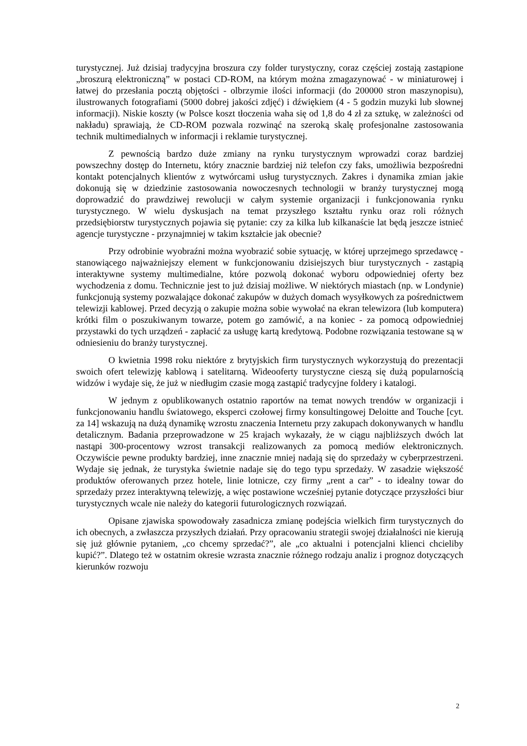turystycznej. Już dzisiaj tradycyjna broszura czy folder turystyczny, coraz częściej zostają zastąpione „broszurą elektroniczną” w postaci CD-ROM, na którym można zmagazynować - w miniaturowej i łatwej do przesłania pocztą objętości - olbrzymie ilości informacji (do 200000 stron maszynopisu), ilustrowanych fotografiami (5000 dobrej jakości zdjęć) i dźwiękiem (4 - 5 godzin muzyki lub słownej informacji). Niskie koszty (w Polsce koszt tłoczenia waha się od 1,8 do 4 zł za sztukę, w zależności od nakładu) sprawiają, że CD-ROM pozwala rozwinąć na szeroką skalę profesjonalne zastosowania technik multimedialnych w informacji i reklamie turystycznej.
Z pewnością bardzo duże zmiany na rynku turystycznym wprowadzi coraz bardziej powszechny dostęp do Internetu, który znacznie bardziej niż telefon czy faks, umożliwia bezpośredni kontakt potencjalnych klientów z wytwórcami usług turystycznych. Zakres i dynamika zmian jakie dokonują się w dziedzinie zastosowania nowoczesnych technologii w branży turystycznej mogą doprowadzić do prawdziwej rewolucji w całym systemie organizacji i funkcjonowania rynku turystycznego. W wielu dyskusjach na temat przyszłego kształtu rynku oraz roli różnych przedsiębiorstw turystycznych pojawia się pytanie: czy za kilka lub kilkanaście lat będą jeszcze istnieć agencje turystyczne - przynajmniej w takim kształcie jak obecnie?
Przy odrobinie wyobraźni można wyobrazić sobie sytuację, w której uprzejmego sprzedawcę - stanowiącego najważniejszy element w funkcjonowaniu dzisiejszych biur turystycznych - zastąpią interaktywne systemy multimedialne, które pozwolą dokonać wyboru odpowiedniej oferty bez wychodzenia z domu. Technicznie jest to już dzisiaj możliwe. W niektórych miastach (np. w Londynie) funkcjonują systemy pozwalające dokonać zakupów w dużych domach wysyłkowych za pośrednictwem telewizji kablowej. Przed decyzją o zakupie można sobie wywołać na ekran telewizora (lub komputera) krótki film o poszukiwanym towarze, potem go zamówić, a na koniec - za pomocą odpowiedniej przystawki do tych urządzeń - zapłacić za usługę kartą kredytową. Podobne rozwiązania testowane są w odniesieniu do branży turystycznej.
O kwietnia 1998 roku niektóre z brytyjskich firm turystycznych wykorzystują do prezentacji swoich ofert telewizję kablową i satelitarną. Wideooferty turystyczne cieszą się dużą popularnością widzów i wydaje się, że już w niedługim czasie mogą zastąpić tradycyjne foldery i katalogi.
W jednym z opublikowanych ostatnio raportów na temat nowych trendów w organizacji i funkcjonowaniu handlu światowego, eksperci czołowej firmy konsultingowej Deloitte and Touche [cyt. za 14] wskazują na dużą dynamikę wzrostu znaczenia Internetu przy zakupach dokonywanych w handlu detalicznym. Badania przeprowadzone w 25 krajach wykazały, że w ciągu najbliższych dwóch lat nastąpi 300-procentowy wzrost transakcji realizowanych za pomocą mediów elektronicznych. Oczywiście pewne produkty bardziej, inne znacznie mniej nadają się do sprzedaży w cyberprzestrzeni. Wydaje się jednak, że turystyka świetnie nadaje się do tego typu sprzedaży. W zasadzie większość produktów oferowanych przez hotele, linie lotnicze, czy firmy „rent a car” - to idealny towar do sprzedaży przez interaktywną telewizję, a więc postawione wcześniej pytanie dotyczące przyszłości biur turystycznych wcale nie należy do kategorii futurologicznych rozwiązań.
Opisane zjawiska spowodowały zasadnicza zmianę podejścia wielkich firm turystycznych do ich obecnych, a zwłaszcza przyszłych działań. Przy opracowaniu strategii swojej działalności nie kierują się już głównie pytaniem, „co chcemy sprzedać?”, ale „co aktualni i potencjalni klienci chcieliby kupić?”. Dlatego też w ostatnim okresie wzrasta znacznie różnego rodzaju analiz i prognoz dotyczących kierunków rozwoju
2